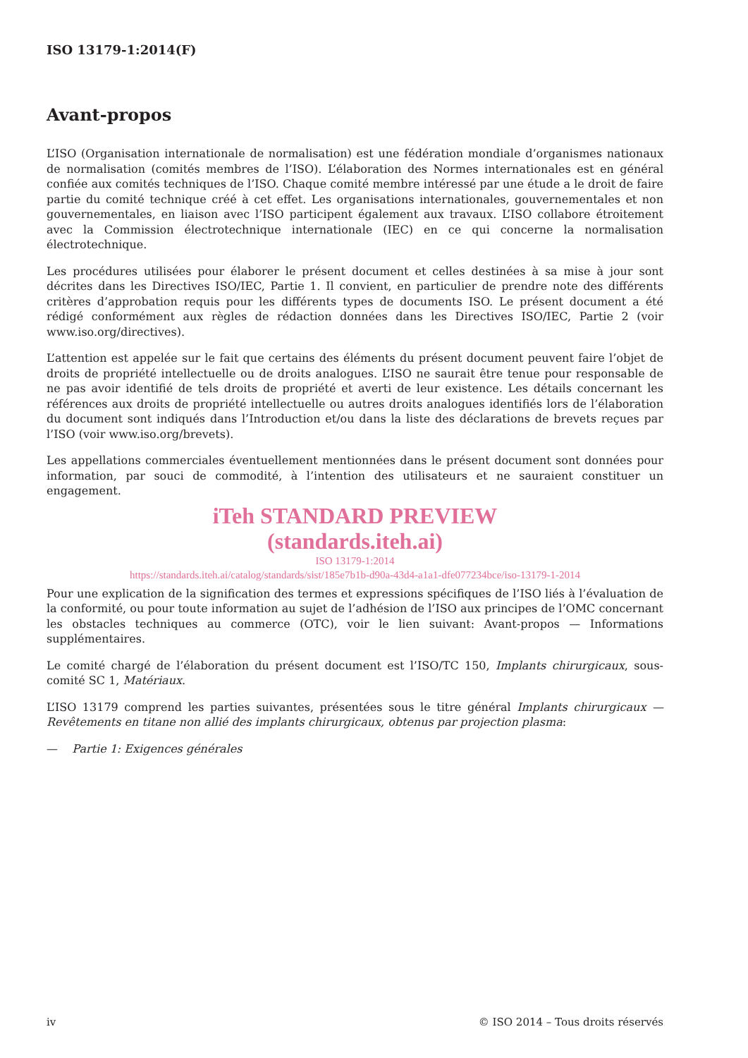ISO 13179-1:2014(F)
Avant-propos
L’ISO (Organisation internationale de normalisation) est une fédération mondiale d’organismes nationaux de normalisation (comités membres de l’ISO). L’élaboration des Normes internationales est en général confiée aux comités techniques de l’ISO. Chaque comité membre intéressé par une étude a le droit de faire partie du comité technique créé à cet effet. Les organisations internationales, gouvernementales et non gouvernementales, en liaison avec l’ISO participent également aux travaux. L’ISO collabore étroitement avec la Commission électrotechnique internationale (IEC) en ce qui concerne la normalisation électrotechnique.
Les procédures utilisées pour élaborer le présent document et celles destinées à sa mise à jour sont décrites dans les Directives ISO/IEC, Partie 1. Il convient, en particulier de prendre note des différents critères d’approbation requis pour les différents types de documents ISO. Le présent document a été rédigé conformément aux règles de rédaction données dans les Directives ISO/IEC, Partie 2 (voir www.iso.org/directives).
L’attention est appelée sur le fait que certains des éléments du présent document peuvent faire l’objet de droits de propriété intellectuelle ou de droits analogues. L’ISO ne saurait être tenue pour responsable de ne pas avoir identifié de tels droits de propriété et averti de leur existence. Les détails concernant les références aux droits de propriété intellectuelle ou autres droits analogues identifiés lors de l’élaboration du document sont indiqués dans l’Introduction et/ou dans la liste des déclarations de brevets reçues par l’ISO (voir www.iso.org/brevets).
Les appellations commerciales éventuellement mentionnées dans le présent document sont données pour information, par souci de commodité, à l’intention des utilisateurs et ne sauraient constituer un engagement.
iTeh STANDARD PREVIEW
(standards.iteh.ai)
ISO 13179-1:2014
https://standards.iteh.ai/catalog/standards/sist/185e7b1b-d90a-43d4-a1a1-dfe077234bce/iso-13179-1-2014
Pour une explication de la signification des termes et expressions spécifiques de l’ISO liés à l’évaluation de la conformité, ou pour toute information au sujet de l’adhésion de l’ISO aux principes de l’OMC concernant les obstacles techniques au commerce (OTC), voir le lien suivant: Avant-propos — Informations supplémentaires.
Le comité chargé de l’élaboration du présent document est l’ISO/TC 150, Implants chirurgicaux, sous-comité SC 1, Matériaux.
L’ISO 13179 comprend les parties suivantes, présentées sous le titre général Implants chirurgicaux — Revêtements en titane non allié des implants chirurgicaux, obtenus par projection plasma:
— Partie 1: Exigences générales
iv © ISO 2014 – Tous droits réservés